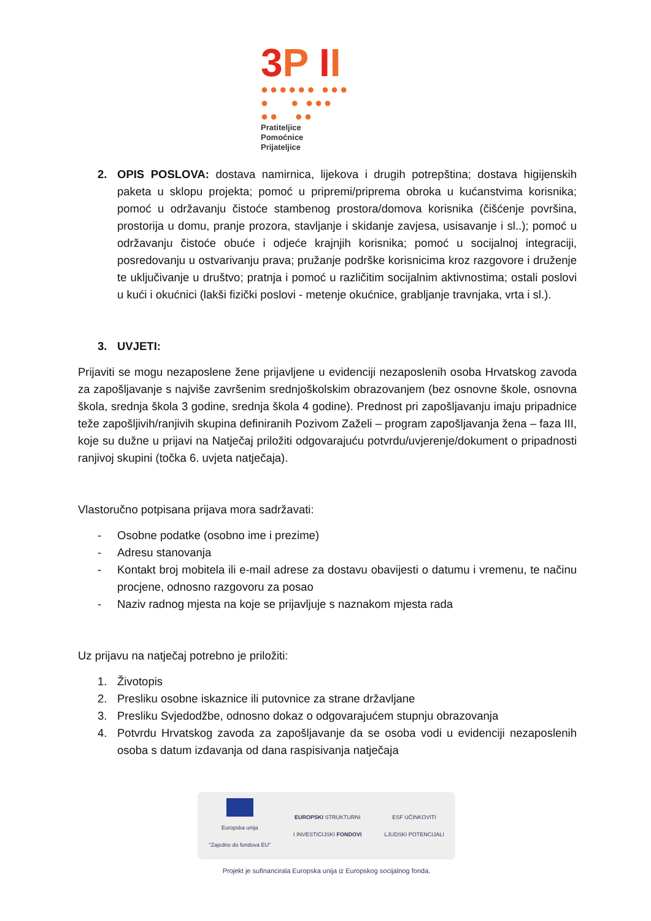3 P II
●●●●●● ●●●
● ● ●●●
●● ●●
Pratiteljice
Pomoćnice
Prijateljice
2. OPIS POSLOVA: dostava namirnica, lijekova i drugih potrepština; dostava higijenskih paketa u sklopu projekta; pomoć u pripremi/priprema obroka u kućanstvima korisnika; pomoć u održavanju čistoće stambenog prostora/domova korisnika (čišćenje površina, prostorija u domu, pranje prozora, stavljanje i skidanje zavjesa, usisavanje i sl..); pomoć u održavanju čistoće obuće i odjeće krajnjih korisnika; pomoć u socijalnoj integraciji, posredovanju u ostvarivanju prava; pružanje podrške korisnicima kroz razgovore i druženje te uključivanje u društvo; pratnja i pomoć u različitim socijalnim aktivnostima; ostali poslovi u kući i okućnici (lakši fizički poslovi - metenje okućnice, grabljanje travnjaka, vrta i sl.).
3. UVJETI:
Prijaviti se mogu nezaposlene žene prijavljene u evidenciji nezaposlenih osoba Hrvatskog zavoda za zapošljavanje s najviše završenim srednjoškolskim obrazovanjem (bez osnovne škole, osnovna škola, srednja škola 3 godine, srednja škola 4 godine). Prednost pri zapošljavanju imaju pripadnice teže zapošljivih/ranjivih skupina definiranih Pozivom Zaželi – program zapošljavanja žena – faza III, koje su dužne u prijavi na Natječaj priložiti odgovarajuću potvrdu/uvjerenje/dokument o pripadnosti ranjivoj skupini (točka 6. uvjeta natječaja).
Vlastoručno potpisana prijava mora sadržavati:
- Osobne podatke (osobno ime i prezime)
- Adresu stanovanja
- Kontakt broj mobitela ili e-mail adrese za dostavu obavijesti o datumu i vremenu, te načinu procjene, odnosno razgovoru za posao
- Naziv radnog mjesta na koje se prijavljuje s naznakom mjesta rada
Uz prijavu na natječaj potrebno je priložiti:
1. Životopis
2. Presliku osobne iskaznice ili putovnice za strane državljane
3. Presliku Svjedodžbe, odnosno dokaz o odgovarajućem stupnju obrazovanja
4. Potvrdu Hrvatskog zavoda za zapošljavanje da se osoba vodi u evidenciji nezaposlenih osoba s datum izdavanja od dana raspisivanja natječaja
Europska unija
"Zajedno do fondova EU"
EUROPSKI STRUKTURNI
I INVESTICIJSKI FONDOVI
ESF UČINKOVITI
LJUDSKI POTENCIJALI
Projekt je sufinancirala Europska unija iz Europskog socijalnog fonda.